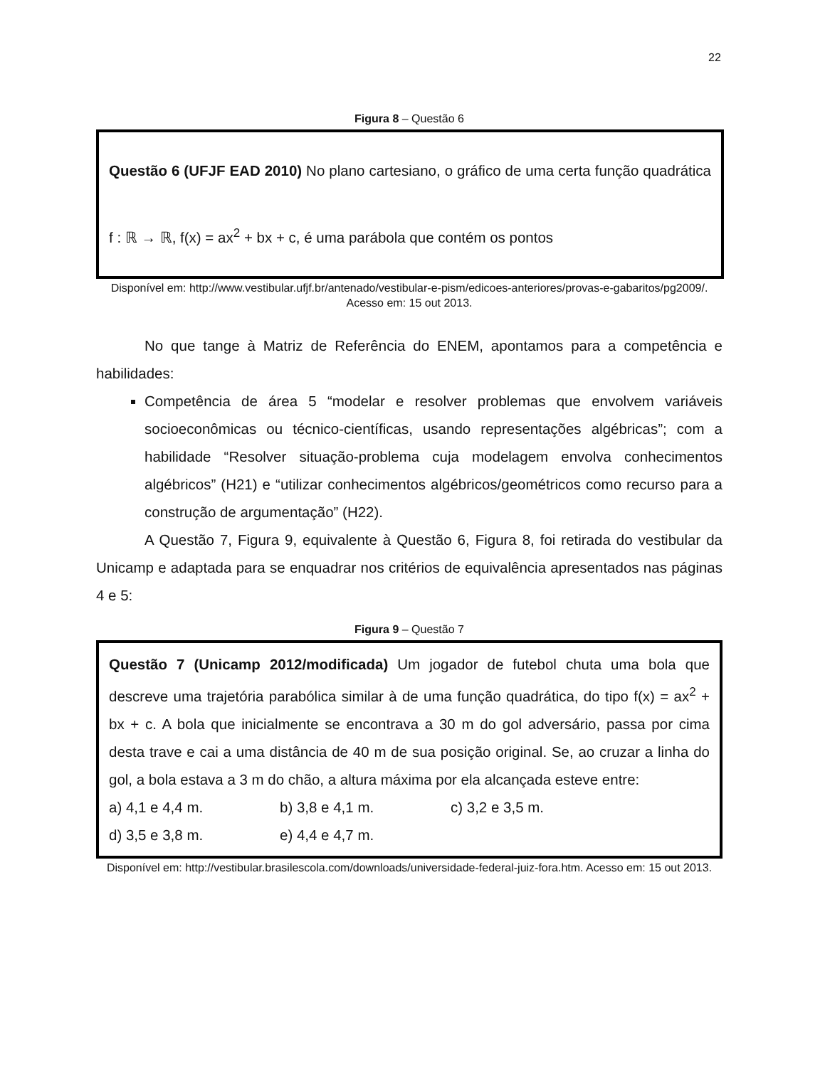22
Figura 8 – Questão 6
Questão 6 (UFJF EAD 2010) No plano cartesiano, o gráfico de uma certa função quadrática f : ℝ → ℝ, f(x) = ax<sup>2</sup> + bx + c, é uma parábola que contém os pontos
Disponível em: http://www.vestibular.ufjf.br/antenado/vestibular-e-pism/edicoes-anteriores/provas-e-gabaritos/pg2009/. Acesso em: 15 out 2013.
No que tange à Matriz de Referência do ENEM, apontamos para a competência e habilidades:
Competência de área 5 “modelar e resolver problemas que envolvem variáveis socioeconômicas ou técnico-científicas, usando representações algébricas”; com a habilidade “Resolver situação-problema cuja modelagem envolva conhecimentos algébricos” (H21) e “utilizar conhecimentos algébricos/geométricos como recurso para a construção de argumentação” (H22).
A Questão 7, Figura 9, equivalente à Questão 6, Figura 8, foi retirada do vestibular da Unicamp e adaptada para se enquadrar nos critérios de equivalência apresentados nas páginas 4 e 5:
Figura 9 – Questão 7
Questão 7 (Unicamp 2012/modificada) Um jogador de futebol chuta uma bola que descreve uma trajetória parabólica similar à de uma função quadrática, do tipo f(x) = ax<sup>2</sup> + bx + c. A bola que inicialmente se encontrava a 30 m do gol adversário, passa por cima desta trave e cai a uma distância de 40 m de sua posição original. Se, ao cruzar a linha do gol, a bola estava a 3 m do chão, a altura máxima por ela alcançada esteve entre:
a) 4,1 e 4,4 m. b) 3,8 e 4,1 m. c) 3,2 e 3,5 m.
d) 3,5 e 3,8 m. e) 4,4 e 4,7 m.
Disponível em: http://vestibular.brasilescola.com/downloads/universidade-federal-juiz-fora.htm. Acesso em: 15 out 2013.